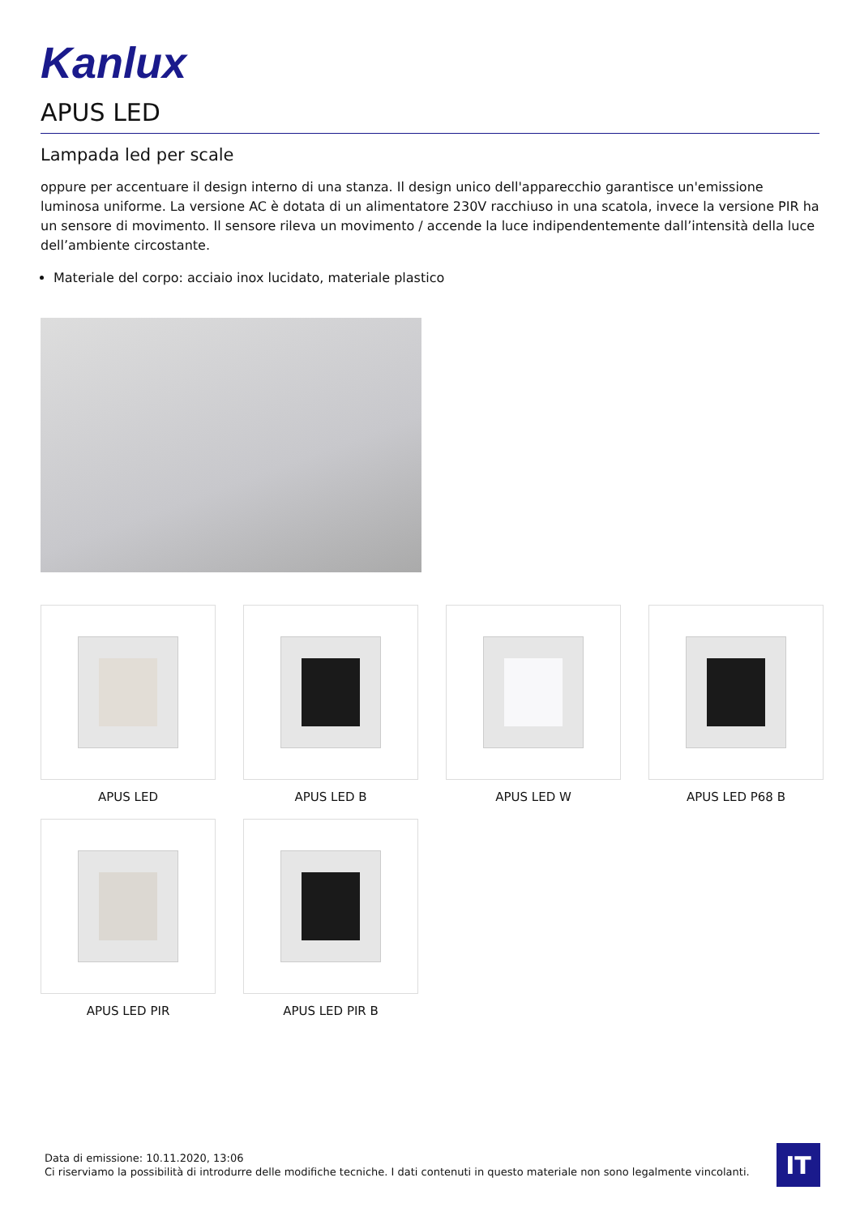Kanlux
APUS LED
Lampada led per scale
oppure per accentuare il design interno di una stanza. Il design unico dell'apparecchio garantisce un'emissione luminosa uniforme. La versione AC è dotata di un alimentatore 230V racchiuso in una scatola, invece la versione PIR ha un sensore di movimento. Il sensore rileva un movimento / accende la luce indipendentemente dall’intensità della luce dell’ambiente circostante.
Materiale del corpo: acciaio inox lucidato, materiale plastico
APUS LED
APUS LED B
APUS LED W
APUS LED P68 B
APUS LED PIR
APUS LED PIR B
Data di emissione: 10.11.2020, 13:06
Ci riserviamo la possibilità di introdurre delle modifiche tecniche. I dati contenuti in questo materiale non sono legalmente vincolanti.
IT